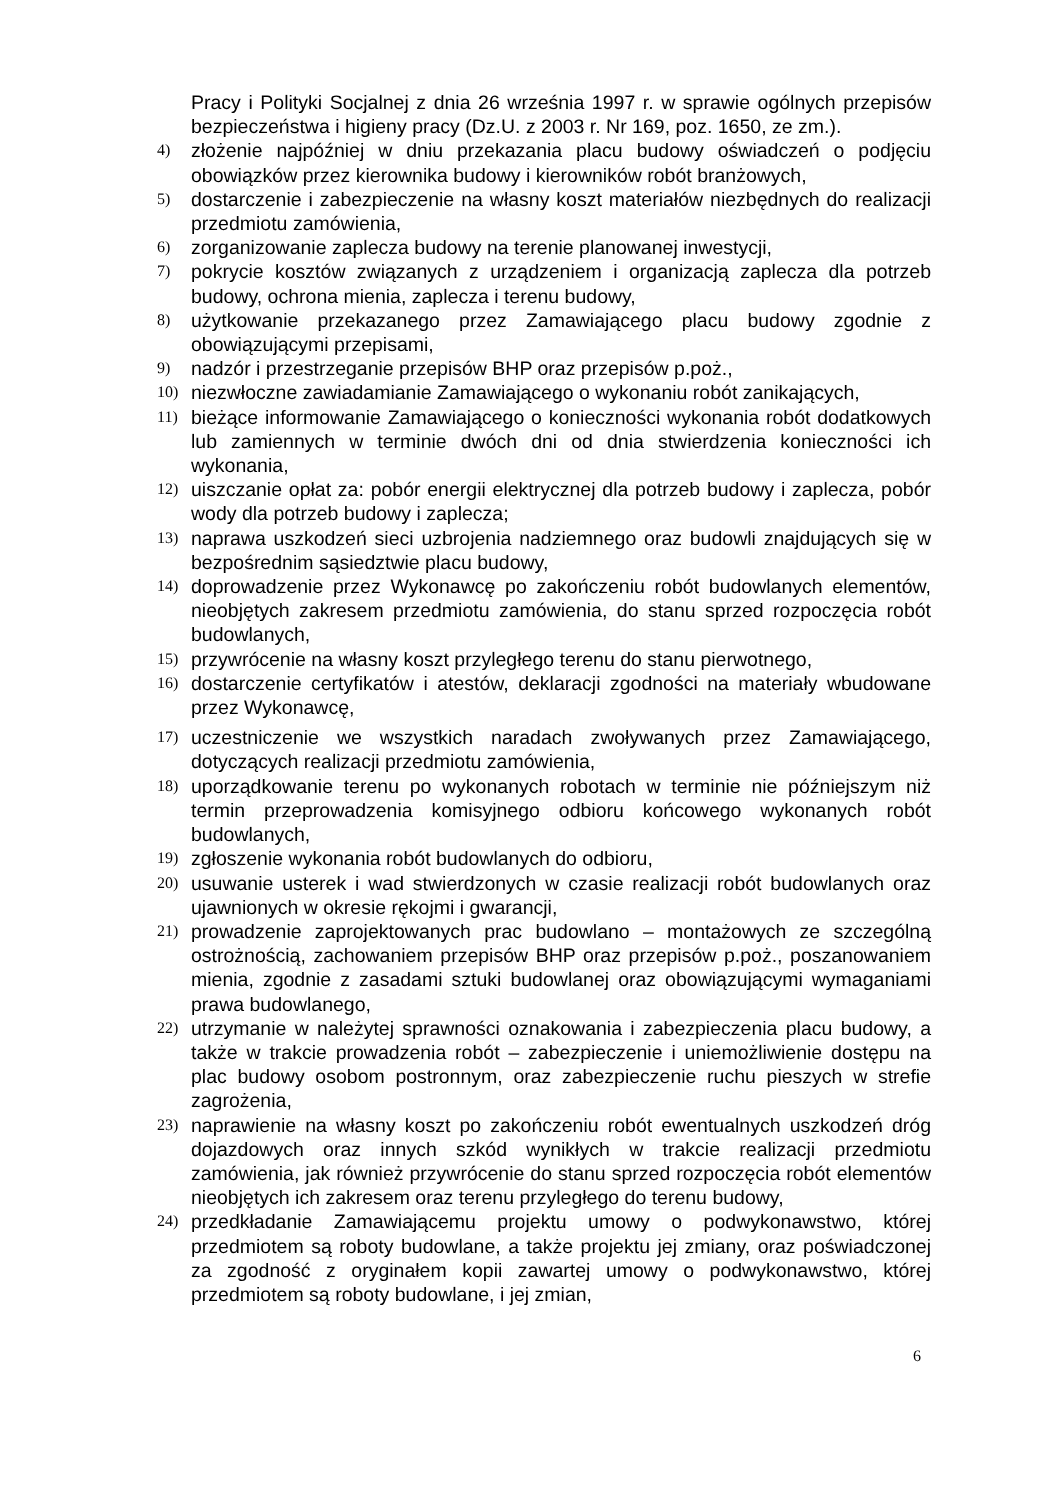Pracy i Polityki Socjalnej z dnia 26 września 1997 r. w sprawie ogólnych przepisów bezpieczeństwa i higieny pracy (Dz.U. z 2003 r. Nr 169, poz. 1650, ze zm.).
4) złożenie najpóźniej w dniu przekazania placu budowy oświadczeń o podjęciu obowiązków przez kierownika budowy i kierowników robót branżowych,
5) dostarczenie i zabezpieczenie na własny koszt materiałów niezbędnych do realizacji przedmiotu zamówienia,
6) zorganizowanie zaplecza budowy na terenie planowanej inwestycji,
7) pokrycie kosztów związanych z urządzeniem i organizacją zaplecza dla potrzeb budowy, ochrona mienia, zaplecza i terenu budowy,
8) użytkowanie przekazanego przez Zamawiającego placu budowy zgodnie z obowiązującymi przepisami,
9) nadzór i przestrzeganie przepisów BHP oraz przepisów p.poż.,
10) niezwłoczne zawiadamianie Zamawiającego o wykonaniu robót zanikających,
11) bieżące informowanie Zamawiającego o konieczności wykonania robót dodatkowych lub zamiennych w terminie dwóch dni od dnia stwierdzenia konieczności ich wykonania,
12) uiszczanie opłat za: pobór energii elektrycznej dla potrzeb budowy i zaplecza, pobór wody dla potrzeb budowy i zaplecza;
13) naprawa uszkodzeń sieci uzbrojenia nadziemnego oraz budowli znajdujących się w bezpośrednim sąsiedztwie placu budowy,
14) doprowadzenie przez Wykonawcę po zakończeniu robót budowlanych elementów, nieobjętych zakresem przedmiotu zamówienia, do stanu sprzed rozpoczęcia robót budowlanych,
15) przywrócenie na własny koszt przyległego terenu do stanu pierwotnego,
16) dostarczenie certyfikatów i atestów, deklaracji zgodności na materiały wbudowane przez Wykonawcę,
17) uczestniczenie we wszystkich naradach zwoływanych przez Zamawiającego, dotyczących realizacji przedmiotu zamówienia,
18) uporządkowanie terenu po wykonanych robotach w terminie nie późniejszym niż termin przeprowadzenia komisyjnego odbioru końcowego wykonanych robót budowlanych,
19) zgłoszenie wykonania robót budowlanych do odbioru,
20) usuwanie usterek i wad stwierdzonych w czasie realizacji robót budowlanych oraz ujawnionych w okresie rękojmi i gwarancji,
21) prowadzenie zaprojektowanych prac budowlano – montażowych ze szczególną ostrożnością, zachowaniem przepisów BHP oraz przepisów p.poż., poszanowaniem mienia, zgodnie z zasadami sztuki budowlanej oraz obowiązującymi wymaganiami prawa budowlanego,
22) utrzymanie w należytej sprawności oznakowania i zabezpieczenia placu budowy, a także w trakcie prowadzenia robót – zabezpieczenie i uniemożliwienie dostępu na plac budowy osobom postronnym, oraz zabezpieczenie ruchu pieszych w strefie zagrożenia,
23) naprawienie na własny koszt po zakończeniu robót ewentualnych uszkodzeń dróg dojazdowych oraz innych szkód wynikłych w trakcie realizacji przedmiotu zamówienia, jak również przywrócenie do stanu sprzed rozpoczęcia robót elementów nieobjętych ich zakresem oraz terenu przyległego do terenu budowy,
24) przedkładanie Zamawiającemu projektu umowy o podwykonawstwo, której przedmiotem są roboty budowlane, a także projektu jej zmiany, oraz poświadczonej za zgodność z oryginałem kopii zawartej umowy o podwykonawstwo, której przedmiotem są roboty budowlane, i jej zmian,
6